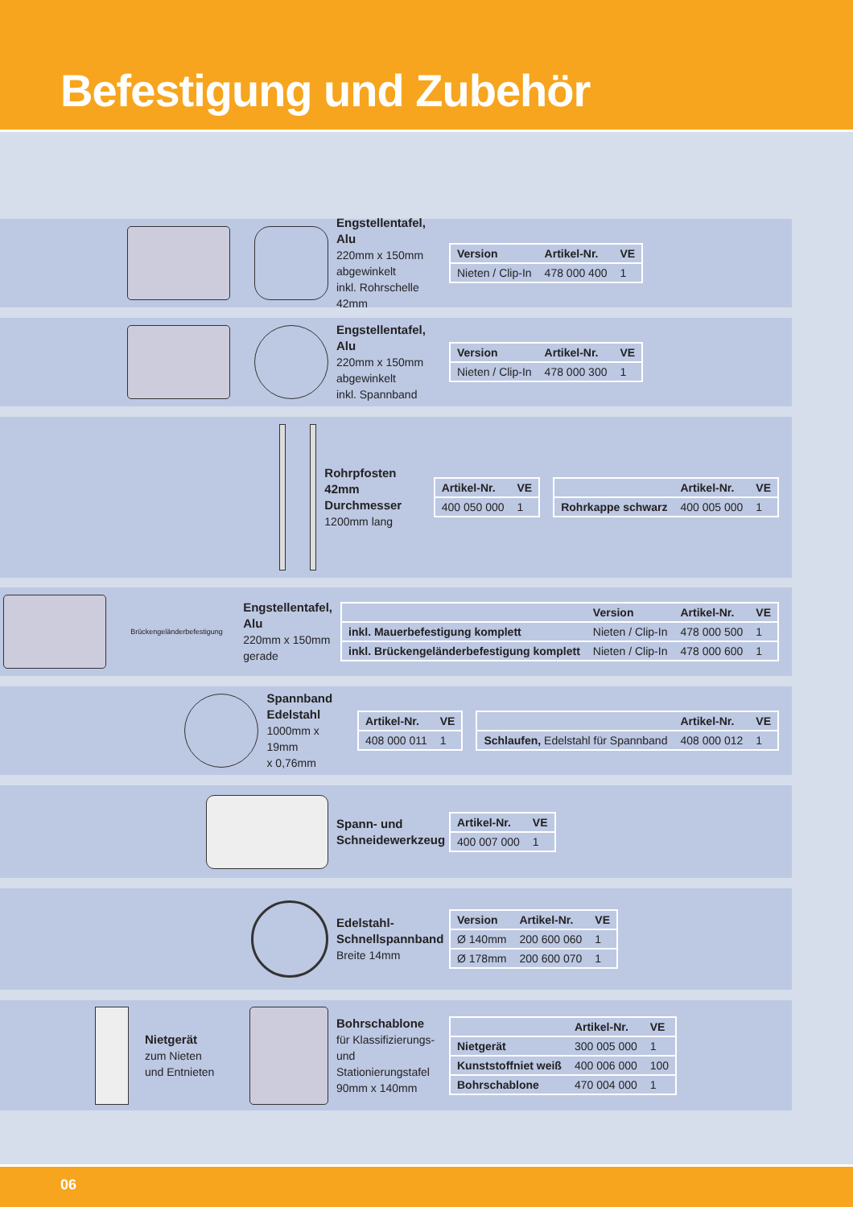Befestigung und Zubehör
Engstellentafel, Alu
220mm x 150mm
abgewinkelt
inkl. Rohrschelle 42mm
| Version | Artikel-Nr. | VE |
| --- | --- | --- |
| Nieten / Clip-In | 478 000 400 | 1 |
Engstellentafel, Alu
220mm x 150mm
abgewinkelt
inkl. Spannband
| Version | Artikel-Nr. | VE |
| --- | --- | --- |
| Nieten / Clip-In | 478 000 300 | 1 |
Rohrpfosten
42mm Durchmesser
1200mm lang
| Artikel-Nr. | VE |
| --- | --- |
| 400 050 000 | 1 |
| | Artikel-Nr. | VE |
| --- | --- | --- |
| Rohrkappe schwarz | 400 005 000 | 1 |
Brückengeländerbefestigung
Engstellentafel, Alu
220mm x 150mm
gerade
| | Version | Artikel-Nr. | VE |
| --- | --- | --- | --- |
| inkl. Mauerbefestigung komplett | Nieten / Clip-In | 478 000 500 | 1 |
| inkl. Brückengeländerbefestigung komplett | Nieten / Clip-In | 478 000 600 | 1 |
Spannband
Edelstahl
1000mm x 19mm
x 0,76mm
| Artikel-Nr. | VE |
| --- | --- |
| 408 000 011 | 1 |
| | Artikel-Nr. | VE |
| --- | --- | --- |
| Schlaufen, Edelstahl für Spannband | 408 000 012 | 1 |
Spann- und
Schneidewerkzeug
| Artikel-Nr. | VE |
| --- | --- |
| 400 007 000 | 1 |
Edelstahl-
Schnellspannband
Breite 14mm
| Version | Artikel-Nr. | VE |
| --- | --- | --- |
| Ø 140mm | 200 600 060 | 1 |
| Ø 178mm | 200 600 070 | 1 |
Nietgerät
zum Nieten
und Entnieten
Bohrschablone
für Klassifizierungs- und Stationierungstafel
90mm x 140mm
| | Artikel-Nr. | VE |
| --- | --- | --- |
| Nietgerät | 300 005 000 | 1 |
| Kunststoffniet weiß | 400 006 000 | 100 |
| Bohrschablone | 470 004 000 | 1 |
06